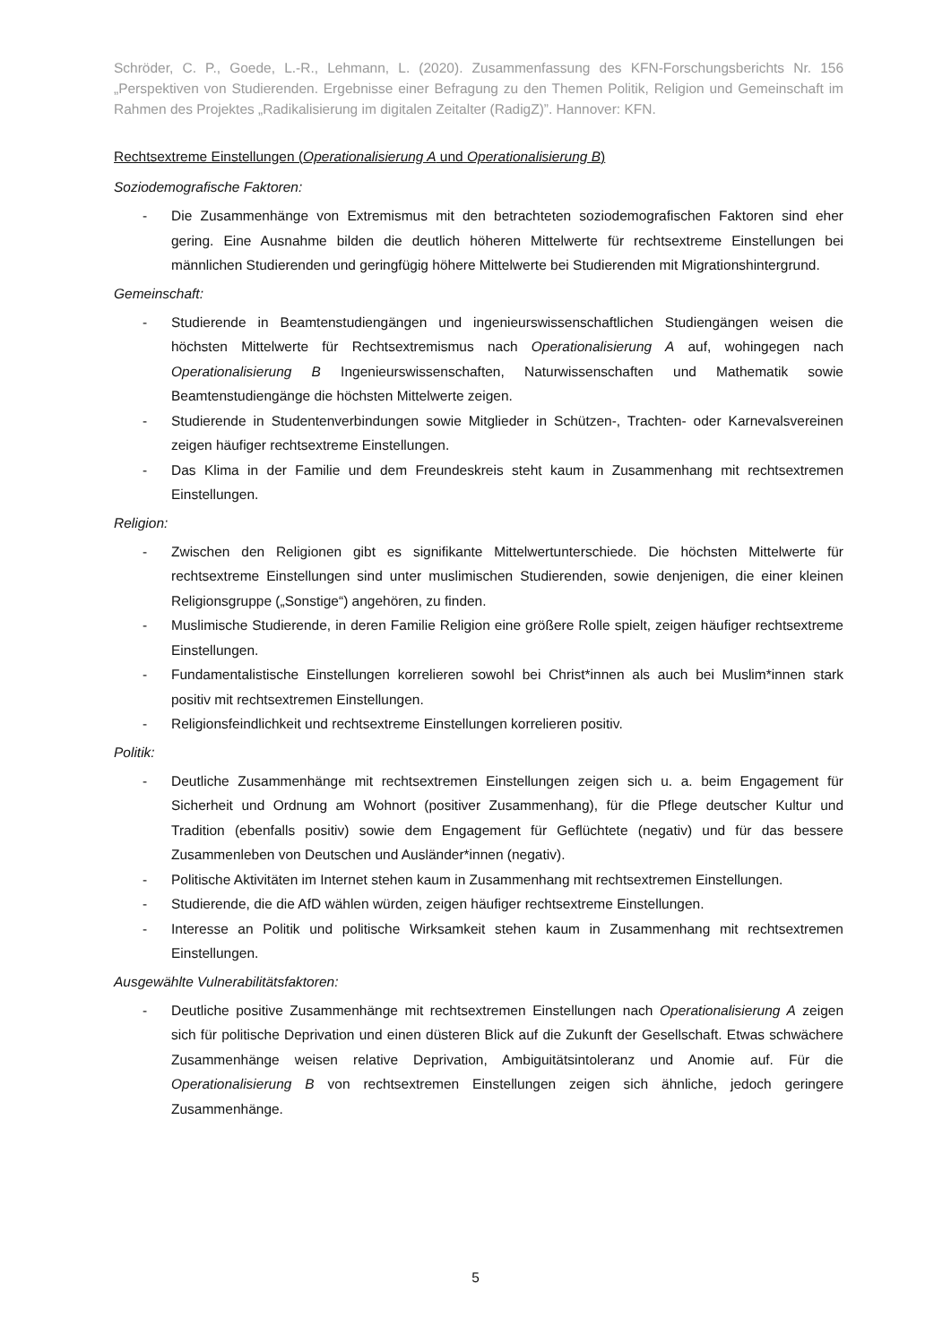Schröder, C. P., Goede, L.-R., Lehmann, L. (2020). Zusammenfassung des KFN-Forschungsberichts Nr. 156 „Perspektiven von Studierenden. Ergebnisse einer Befragung zu den Themen Politik, Religion und Gemeinschaft im Rahmen des Projektes „Radikalisierung im digitalen Zeitalter (RadigZ)”. Hannover: KFN.
Rechtsextreme Einstellungen (Operationalisierung A und Operationalisierung B)
Soziodemografische Faktoren:
- Die Zusammenhänge von Extremismus mit den betrachteten soziodemografischen Faktoren sind eher gering. Eine Ausnahme bilden die deutlich höheren Mittelwerte für rechtsextreme Einstellungen bei männlichen Studierenden und geringfügig höhere Mittelwerte bei Studierenden mit Migrationshintergrund.
Gemeinschaft:
- Studierende in Beamtenstudiengängen und ingenieurswissenschaftlichen Studiengängen weisen die höchsten Mittelwerte für Rechtsextremismus nach Operationalisierung A auf, wohingegen nach Operationalisierung B Ingenieurswissenschaften, Naturwissenschaften und Mathematik sowie Beamtenstudiengänge die höchsten Mittelwerte zeigen.
- Studierende in Studentenverbindungen sowie Mitglieder in Schützen-, Trachten- oder Karnevalsvereinen zeigen häufiger rechtsextreme Einstellungen.
- Das Klima in der Familie und dem Freundeskreis steht kaum in Zusammenhang mit rechtsextremen Einstellungen.
Religion:
- Zwischen den Religionen gibt es signifikante Mittelwertunterschiede. Die höchsten Mittelwerte für rechtsextreme Einstellungen sind unter muslimischen Studierenden, sowie denjenigen, die einer kleinen Religionsgruppe („Sonstige“) angehören, zu finden.
- Muslimische Studierende, in deren Familie Religion eine größere Rolle spielt, zeigen häufiger rechtsextreme Einstellungen.
- Fundamentalistische Einstellungen korrelieren sowohl bei Christ*innen als auch bei Muslim*innen stark positiv mit rechtsextremen Einstellungen.
- Religionsfeindlichkeit und rechtsextreme Einstellungen korrelieren positiv.
Politik:
- Deutliche Zusammenhänge mit rechtsextremen Einstellungen zeigen sich u. a. beim Engagement für Sicherheit und Ordnung am Wohnort (positiver Zusammenhang), für die Pflege deutscher Kultur und Tradition (ebenfalls positiv) sowie dem Engagement für Geflüchtete (negativ) und für das bessere Zusammenleben von Deutschen und Ausländer*innen (negativ).
- Politische Aktivitäten im Internet stehen kaum in Zusammenhang mit rechtsextremen Einstellungen.
- Studierende, die die AfD wählen würden, zeigen häufiger rechtsextreme Einstellungen.
- Interesse an Politik und politische Wirksamkeit stehen kaum in Zusammenhang mit rechtsextremen Einstellungen.
Ausgewählte Vulnerabilitätsfaktoren:
- Deutliche positive Zusammenhänge mit rechtsextremen Einstellungen nach Operationalisierung A zeigen sich für politische Deprivation und einen düsteren Blick auf die Zukunft der Gesellschaft. Etwas schwächere Zusammenhänge weisen relative Deprivation, Ambiguitätsintoleranz und Anomie auf. Für die Operationalisierung B von rechtsextremen Einstellungen zeigen sich ähnliche, jedoch geringere Zusammenhänge.
5